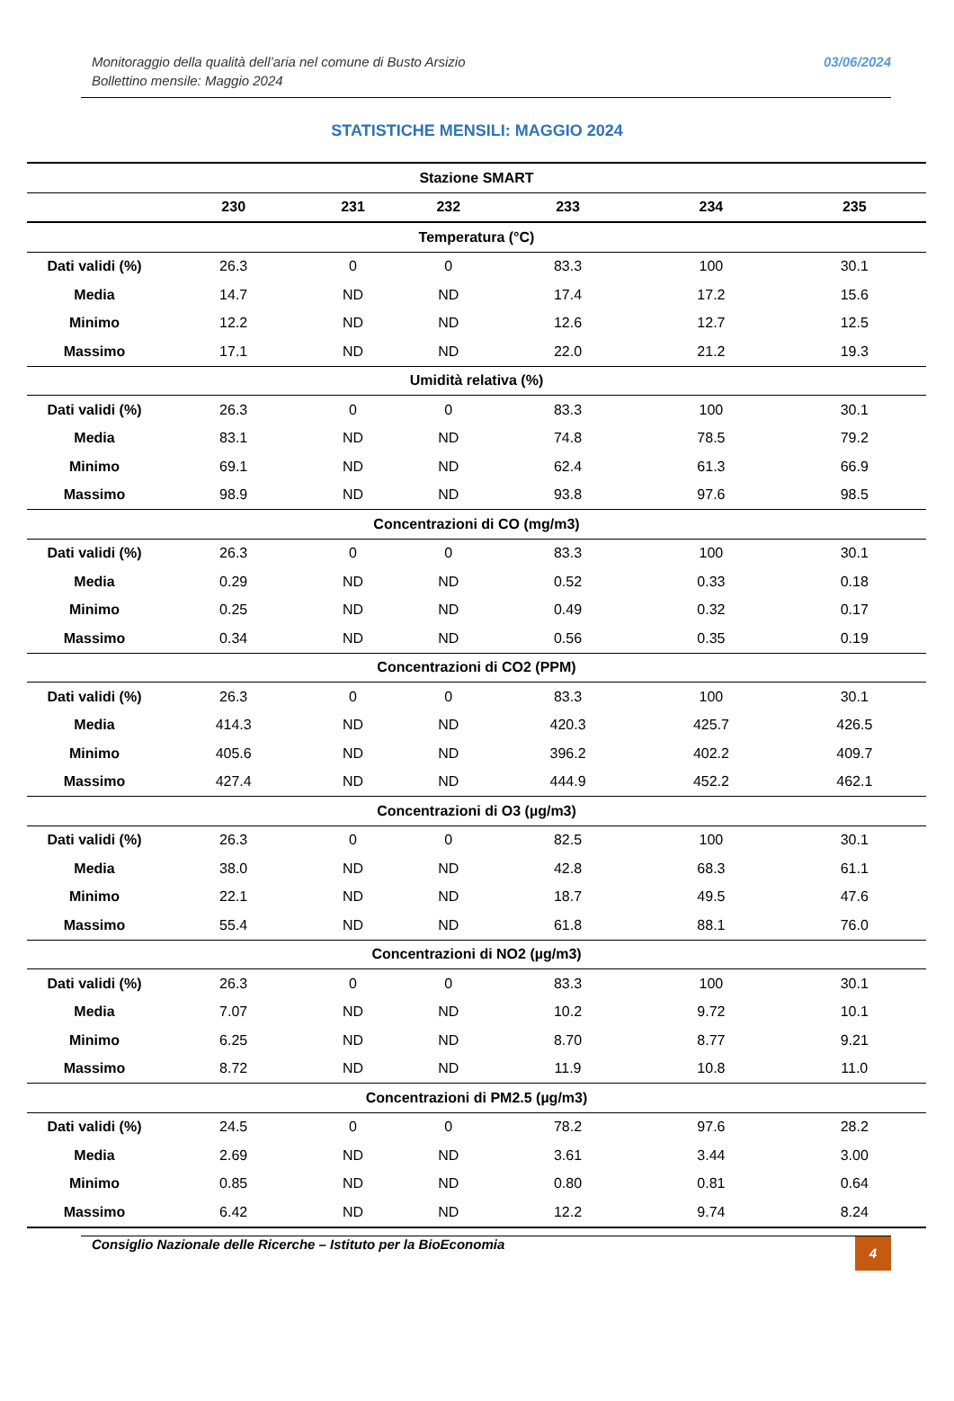Monitoraggio della qualità dell’aria nel comune di Busto Arsizio
Bollettino mensile: Maggio 2024
03/06/2024
STATISTICHE MENSILI: MAGGIO 2024
| Stazione SMART | | | | | | |
| | 230 | 231 | 232 | 233 | 234 | 235 |
| Temperatura (°C) | | | | | | |
| Dati validi (%) | 26.3 | 0 | 0 | 83.3 | 100 | 30.1 |
| Media | 14.7 | ND | ND | 17.4 | 17.2 | 15.6 |
| Minimo | 12.2 | ND | ND | 12.6 | 12.7 | 12.5 |
| Massimo | 17.1 | ND | ND | 22.0 | 21.2 | 19.3 |
| Umidità relativa (%) | | | | | | |
| Dati validi (%) | 26.3 | 0 | 0 | 83.3 | 100 | 30.1 |
| Media | 83.1 | ND | ND | 74.8 | 78.5 | 79.2 |
| Minimo | 69.1 | ND | ND | 62.4 | 61.3 | 66.9 |
| Massimo | 98.9 | ND | ND | 93.8 | 97.6 | 98.5 |
| Concentrazioni di CO (mg/m3) | | | | | | |
| Dati validi (%) | 26.3 | 0 | 0 | 83.3 | 100 | 30.1 |
| Media | 0.29 | ND | ND | 0.52 | 0.33 | 0.18 |
| Minimo | 0.25 | ND | ND | 0.49 | 0.32 | 0.17 |
| Massimo | 0.34 | ND | ND | 0.56 | 0.35 | 0.19 |
| Concentrazioni di CO2 (PPM) | | | | | | |
| Dati validi (%) | 26.3 | 0 | 0 | 83.3 | 100 | 30.1 |
| Media | 414.3 | ND | ND | 420.3 | 425.7 | 426.5 |
| Minimo | 405.6 | ND | ND | 396.2 | 402.2 | 409.7 |
| Massimo | 427.4 | ND | ND | 444.9 | 452.2 | 462.1 |
| Concentrazioni di O3 (µg/m3) | | | | | | |
| Dati validi (%) | 26.3 | 0 | 0 | 82.5 | 100 | 30.1 |
| Media | 38.0 | ND | ND | 42.8 | 68.3 | 61.1 |
| Minimo | 22.1 | ND | ND | 18.7 | 49.5 | 47.6 |
| Massimo | 55.4 | ND | ND | 61.8 | 88.1 | 76.0 |
| Concentrazioni di NO2 (µg/m3) | | | | | | |
| Dati validi (%) | 26.3 | 0 | 0 | 83.3 | 100 | 30.1 |
| Media | 7.07 | ND | ND | 10.2 | 9.72 | 10.1 |
| Minimo | 6.25 | ND | ND | 8.70 | 8.77 | 9.21 |
| Massimo | 8.72 | ND | ND | 11.9 | 10.8 | 11.0 |
| Concentrazioni di PM2.5 (µg/m3) | | | | | | |
| Dati validi (%) | 24.5 | 0 | 0 | 78.2 | 97.6 | 28.2 |
| Media | 2.69 | ND | ND | 3.61 | 3.44 | 3.00 |
| Minimo | 0.85 | ND | ND | 0.80 | 0.81 | 0.64 |
| Massimo | 6.42 | ND | ND | 12.2 | 9.74 | 8.24 |
Consiglio Nazionale delle Ricerche – Istituto per la BioEconomia
4